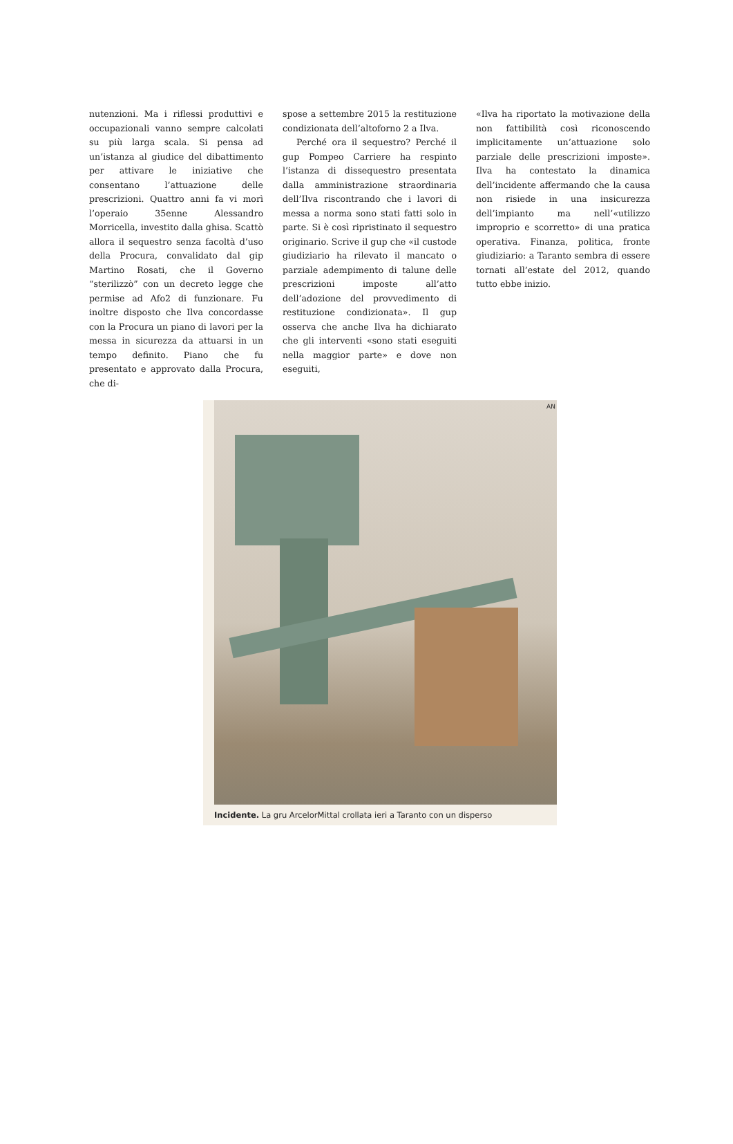nutenzioni. Ma i riflessi produttivi e occupazionali vanno sempre calcolati su più larga scala. Si pensa ad un’istanza al giudice del dibattimento per attivare le iniziative che consentano l’attuazione delle prescrizioni. Quattro anni fa vi morì l’operaio 35enne Alessandro Morricella, investito dalla ghisa. Scattò allora il sequestro senza facoltà d’uso della Procura, convalidato dal gip Martino Rosati, che il Governo “sterilizzò” con un decreto legge che permise ad Afo2 di funzionare. Fu inoltre disposto che Ilva concordasse con la Procura un piano di lavori per la messa in sicurezza da attuarsi in un tempo definito. Piano che fu presentato e approvato dalla Procura, che di-
spose a settembre 2015 la restituzione condizionata dell’altoforno 2 a Ilva.
Perché ora il sequestro? Perché il gup Pompeo Carriere ha respinto l’istanza di dissequestro presentata dalla amministrazione straordinaria dell’Ilva riscontrando che i lavori di messa a norma sono stati fatti solo in parte. Si è così ripristinato il sequestro originario. Scrive il gup che «il custode giudiziario ha rilevato il mancato o parziale adempimento di talune delle prescrizioni imposte all’atto dell’adozione del provvedimento di restituzione condizionata». Il gup osserva che anche Ilva ha dichiarato che gli interventi «sono stati eseguiti nella maggior parte» e dove non eseguiti,
«Ilva ha riportato la motivazione della non fattibilità così riconoscendo implicitamente un’attuazione solo parziale delle prescrizioni imposte». Ilva ha contestato la dinamica dell’incidente affermando che la causa non risiede in una insicurezza dell’impianto ma nell’«utilizzo improprio e scorretto» di una pratica operativa. Finanza, politica, fronte giudiziario: a Taranto sembra di essere tornati all’estate del 2012, quando tutto ebbe inizio.
AN
Incidente. La gru ArcelorMittal crollata ieri a Taranto con un disperso